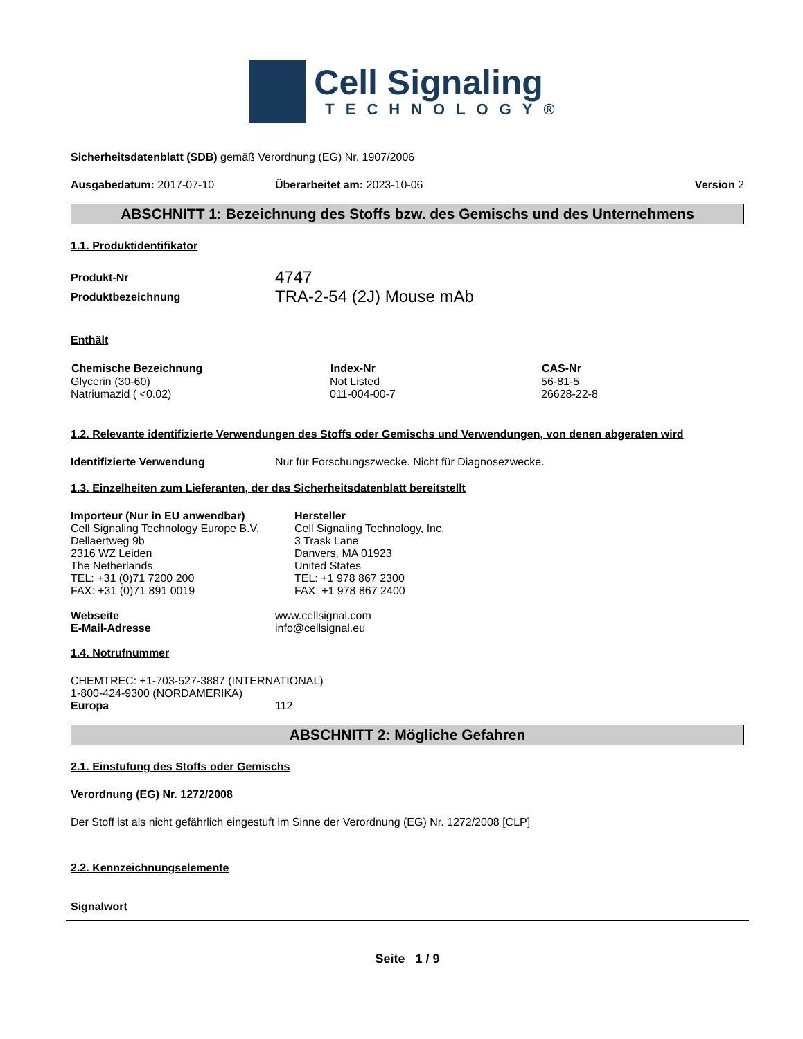Cell Signaling
TECHNOLOGY®
Sicherheitsdatenblatt (SDB) gemäß Verordnung (EG) Nr. 1907/2006
Ausgabedatum: 2017-07-10 Überarbeitet am: 2023-10-06 Version 2
ABSCHNITT 1: Bezeichnung des Stoffs bzw. des Gemischs und des Unternehmens
1.1. Produktidentifikator
| Produkt-Nr | 4747 |
| Produktbezeichnung | TRA-2-54 (2J) Mouse mAb |
Enthält
| Chemische Bezeichnung | Index-Nr | CAS-Nr |
| --- | --- | --- |
| Glycerin (30-60) | Not Listed | 56-81-5 |
| Natriumazid ( <0.02) | 011-004-00-7 | 26628-22-8 |
1.2. Relevante identifizierte Verwendungen des Stoffs oder Gemischs und Verwendungen, von denen abgeraten wird
Identifizierte Verwendung Nur für Forschungszwecke. Nicht für Diagnosezwecke.
1.3. Einzelheiten zum Lieferanten, der das Sicherheitsdatenblatt bereitstellt
Importeur (Nur in EU anwendbar)
Cell Signaling Technology Europe B.V.
Dellaertweg 9b
2316 WZ Leiden
The Netherlands
TEL: +31 (0)71 7200 200
FAX: +31 (0)71 891 0019
Hersteller
Cell Signaling Technology, Inc.
3 Trask Lane
Danvers, MA 01923
United States
TEL: +1 978 867 2300
FAX: +1 978 867 2400
| Webseite | www.cellsignal.com |
| E-Mail-Adresse | info@cellsignal.eu |
1.4. Notrufnummer
CHEMTREC: +1-703-527-3887 (INTERNATIONAL)
1-800-424-9300 (NORDAMERIKA)
Europa 112
ABSCHNITT 2: Mögliche Gefahren
2.1. Einstufung des Stoffs oder Gemischs
Verordnung (EG) Nr. 1272/2008
Der Stoff ist als nicht gefährlich eingestuft im Sinne der Verordnung (EG) Nr. 1272/2008 [CLP]
2.2. Kennzeichnungselemente
Signalwort
Seite 1 / 9